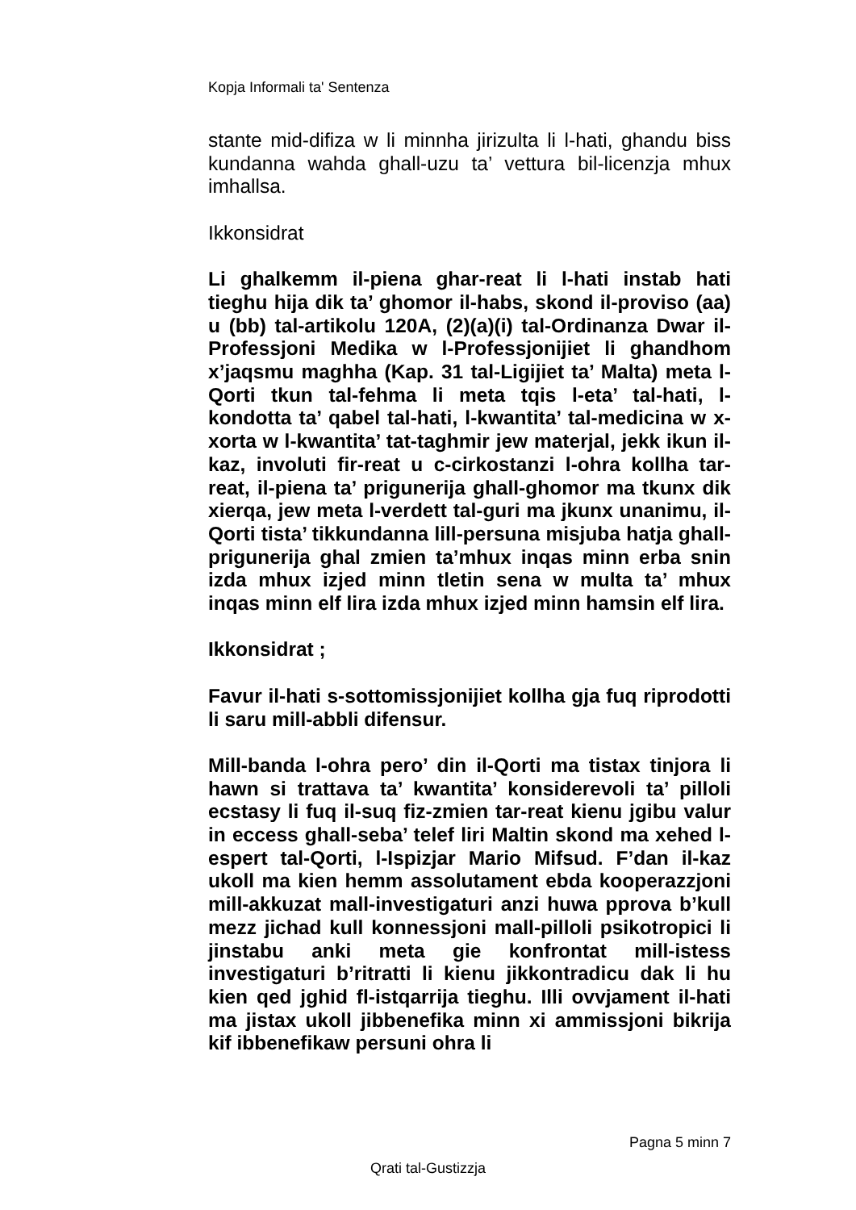Kopja Informali ta' Sentenza
stante mid-difiza w li minnha jirizulta li l-hati, ghandu biss kundanna wahda ghall-uzu ta’ vettura bil-licenzja mhux imhallsa.
Ikkonsidrat
Li ghalkemm il-piena ghar-reat li l-hati instab hati tieghu hija dik ta’ ghomor il-habs, skond il-proviso (aa) u (bb) tal-artikolu 120A, (2)(a)(i) tal-Ordinanza Dwar il-Professjoni Medika w l-Professjonijiet li ghandhom x’jaqsmu maghha (Kap. 31 tal-Ligijiet ta’ Malta) meta l-Qorti tkun tal-fehma li meta tqis l-eta’ tal-hati, l-kondotta ta’ qabel tal-hati, l-kwantita’ tal-medicina w x-xorta w l-kwantita’ tat-taghmir jew materjal, jekk ikun il-kaz, involuti fir-reat u c-cirkostanzi l-ohra kollha tar-reat, il-piena ta’ prigunerija ghall-ghomor ma tkunx dik xierqa, jew meta l-verdett tal-guri ma jkunx unanimu, il-Qorti tista’ tikkundanna lill-persuna misjuba hatja ghall-prigunerija ghal zmien ta’mhux inqas minn erba snin izda mhux izjed minn tletin sena w multa ta’ mhux inqas minn elf lira izda mhux izjed minn hamsin elf lira.
Ikkonsidrat ;
Favur il-hati s-sottomissjonijiet kollha gja fuq riprodotti li saru mill-abbli difensur.
Mill-banda l-ohra pero’ din il-Qorti ma tistax tinjora li hawn si trattava ta’ kwantita’ konsiderevoli ta’ pilloli ecstasy li fuq il-suq fiz-zmien tar-reat kienu jgibu valur in eccess ghall-seba’ telef liri Maltin skond ma xehed l-espert tal-Qorti, l-Ispizjar Mario Mifsud. F’dan il-kaz ukoll ma kien hemm assolutament ebda kooperazzjoni mill-akkuzat mall-investigaturi anzi huwa pprova b’kull mezz jichad kull konnessjoni mall-pilloli psikotropici li jinstabu anki meta gie konfrontat mill-istess investigaturi b’ritratti li kienu jikkontradicu dak li hu kien qed jghid fl-istqarrija tieghu. Illi ovvjament il-hati ma jistax ukoll jibbenefika minn xi ammissjoni bikrija kif ibbenefikaw persuni ohra li
Pagna 5 minn 7
Qrati tal-Gustizzja